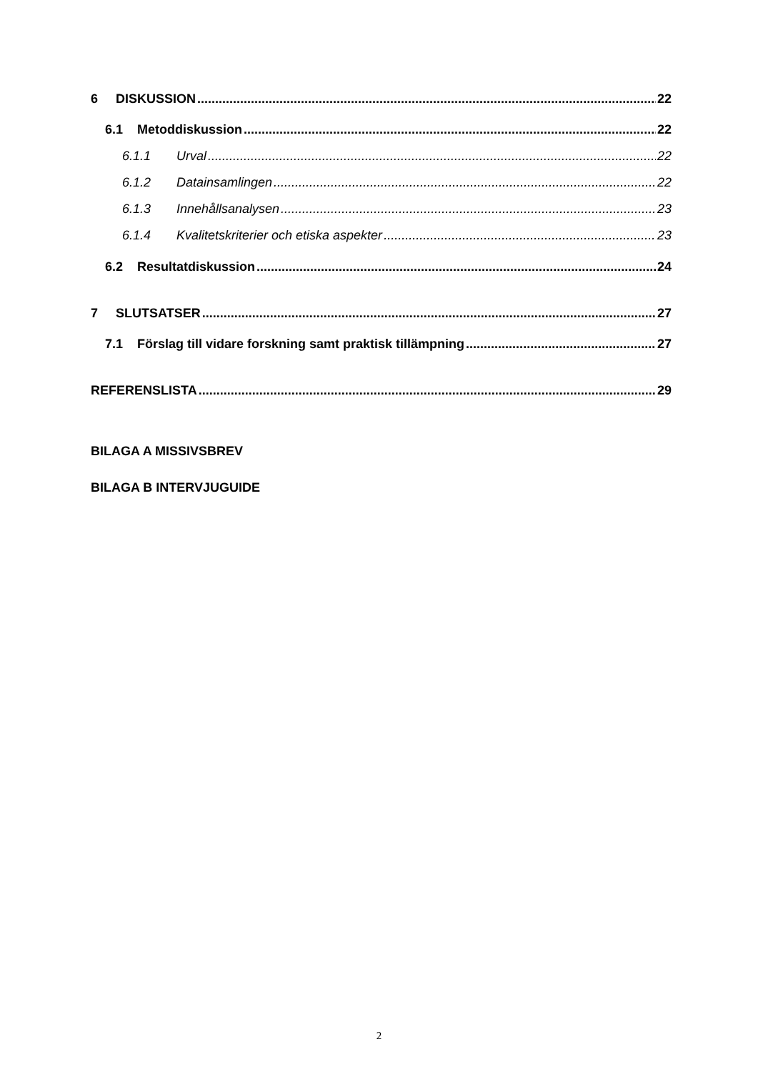6 DISKUSSION 22
6.1 Metoddiskussion 22
6.1.1 Urval 22
6.1.2 Datainsamlingen 22
6.1.3 Innehållsanalysen 23
6.1.4 Kvalitetskriterier och etiska aspekter 23
6.2 Resultatdiskussion 24
7 SLUTSATSER 27
7.1 Förslag till vidare forskning samt praktisk tillämpning 27
REFERENSLISTA 29
BILAGA A MISSIVSBREV
BILAGA B INTERVJUGUIDE
2